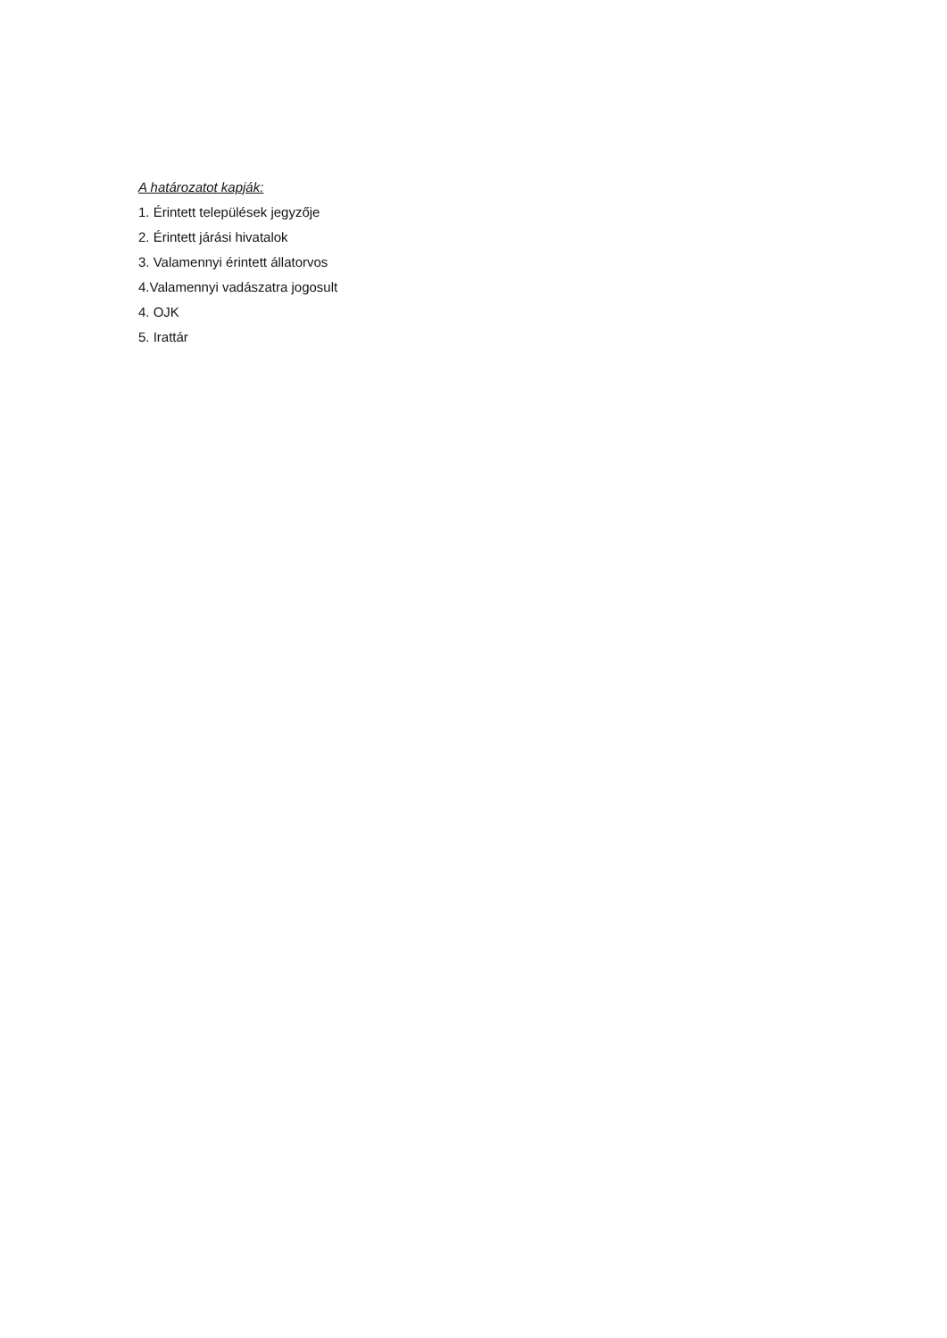A határozatot kapják:
1. Érintett települések jegyzője
2. Érintett járási hivatalok
3. Valamennyi érintett állatorvos
4.Valamennyi vadászatra jogosult
4. OJK
5. Irattár